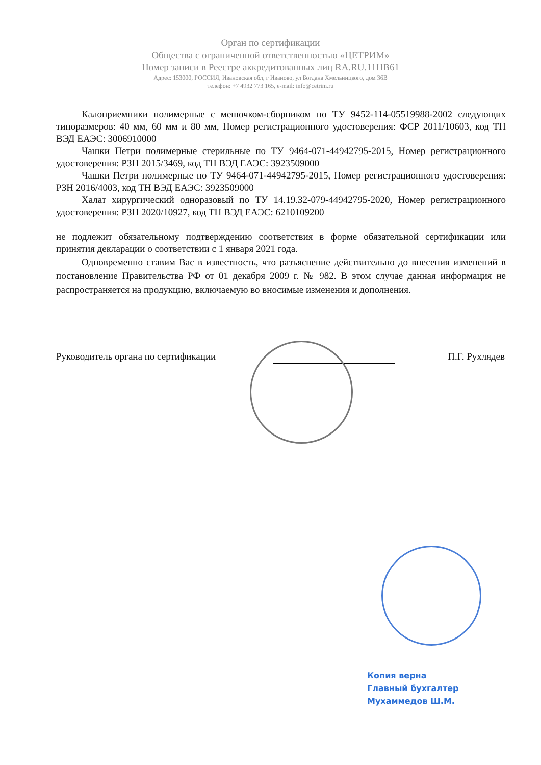Орган по сертификации
Общества с ограниченной ответственностью «ЦЕТРИМ»
Номер записи в Реестре аккредитованных лиц RA.RU.11НВ61
Адрес: 153000, РОССИЯ, Ивановская обл, г Иваново, ул Богдана Хмельницкого, дом 36В
телефон: +7 4932 773 165, e-mail: info@cetrim.ru
Калоприемники полимерные с мешочком-сборником по ТУ 9452-114-05519988-2002 следующих типоразмеров: 40 мм, 60 мм и 80 мм, Номер регистрационного удостоверения: ФСР 2011/10603, код ТН ВЭД ЕАЭС: 3006910000
Чашки Петри полимерные стерильные по ТУ 9464-071-44942795-2015, Номер регистрационного удостоверения: РЗН 2015/3469, код ТН ВЭД ЕАЭС: 3923509000
Чашки Петри полимерные по ТУ 9464-071-44942795-2015, Номер регистрационного удостоверения: РЗН 2016/4003, код ТН ВЭД ЕАЭС: 3923509000
Халат хирургический одноразовый по ТУ 14.19.32-079-44942795-2020, Номер регистрационного удостоверения: РЗН 2020/10927, код ТН ВЭД ЕАЭС: 6210109200
не подлежит обязательному подтверждению соответствия в форме обязательной сертификации или принятия декларации о соответствии с 1 января 2021 года.
Одновременно ставим Вас в известность, что разъяснение действительно до внесения изменений в постановление Правительства РФ от 01 декабря 2009 г. № 982. В этом случае данная информация не распространяется на продукцию, включаемую во вносимые изменения и дополнения.
Руководитель органа по сертификации П.Г. Рухлядев
Копия верна
Главный бухгалтер
Мухаммедов Ш.М.